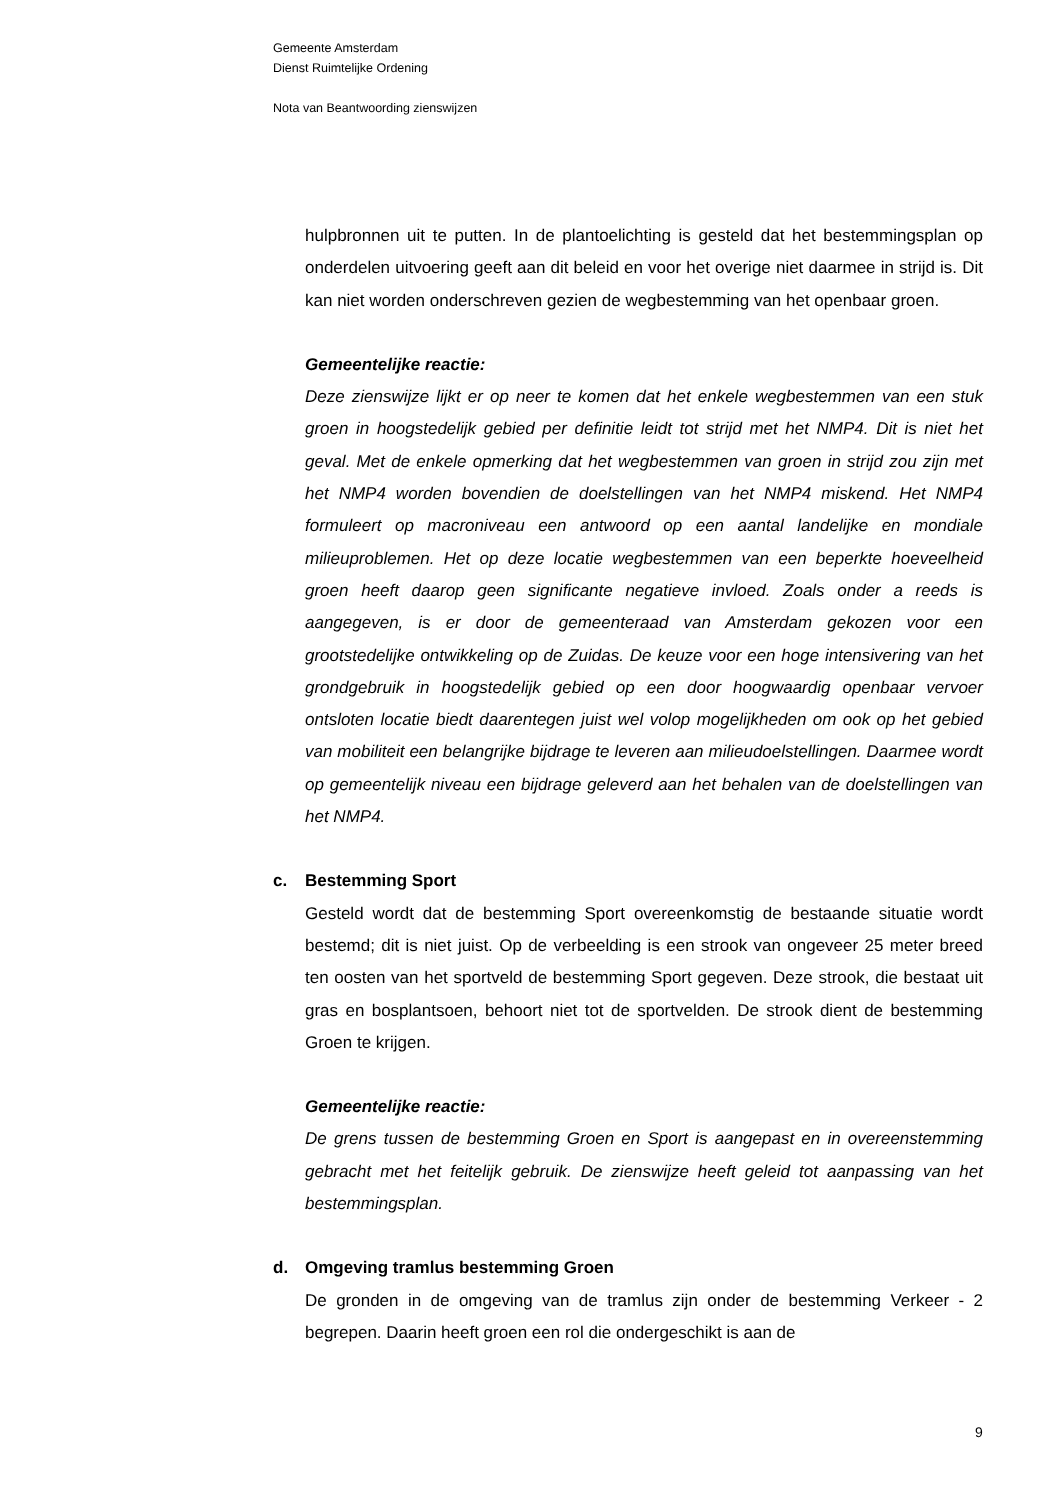Gemeente Amsterdam
Dienst Ruimtelijke Ordening
Nota van Beantwoording zienswijzen
hulpbronnen uit te putten. In de plantoelichting is gesteld dat het bestemmingsplan op onderdelen uitvoering geeft aan dit beleid en voor het overige niet daarmee in strijd is. Dit kan niet worden onderschreven gezien de wegbestemming van het openbaar groen.
Gemeentelijke reactie:
Deze zienswijze lijkt er op neer te komen dat het enkele wegbestemmen van een stuk groen in hoogstedelijk gebied per definitie leidt tot strijd met het NMP4. Dit is niet het geval. Met de enkele opmerking dat het wegbestemmen van groen in strijd zou zijn met het NMP4 worden bovendien de doelstellingen van het NMP4 miskend. Het NMP4 formuleert op macroniveau een antwoord op een aantal landelijke en mondiale milieuproblemen. Het op deze locatie wegbestemmen van een beperkte hoeveelheid groen heeft daarop geen significante negatieve invloed. Zoals onder a reeds is aangegeven, is er door de gemeenteraad van Amsterdam gekozen voor een grootstedelijke ontwikkeling op de Zuidas. De keuze voor een hoge intensivering van het grondgebruik in hoogstedelijk gebied op een door hoogwaardig openbaar vervoer ontsloten locatie biedt daarentegen juist wel volop mogelijkheden om ook op het gebied van mobiliteit een belangrijke bijdrage te leveren aan milieudoelstellingen. Daarmee wordt op gemeentelijk niveau een bijdrage geleverd aan het behalen van de doelstellingen van het NMP4.
c. Bestemming Sport
Gesteld wordt dat de bestemming Sport overeenkomstig de bestaande situatie wordt bestemd; dit is niet juist. Op de verbeelding is een strook van ongeveer 25 meter breed ten oosten van het sportveld de bestemming Sport gegeven. Deze strook, die bestaat uit gras en bosplantsoen, behoort niet tot de sportvelden. De strook dient de bestemming Groen te krijgen.
Gemeentelijke reactie:
De grens tussen de bestemming Groen en Sport is aangepast en in overeenstemming gebracht met het feitelijk gebruik. De zienswijze heeft geleid tot aanpassing van het bestemmingsplan.
d. Omgeving tramlus bestemming Groen
De gronden in de omgeving van de tramlus zijn onder de bestemming Verkeer - 2 begrepen. Daarin heeft groen een rol die ondergeschikt is aan de
9